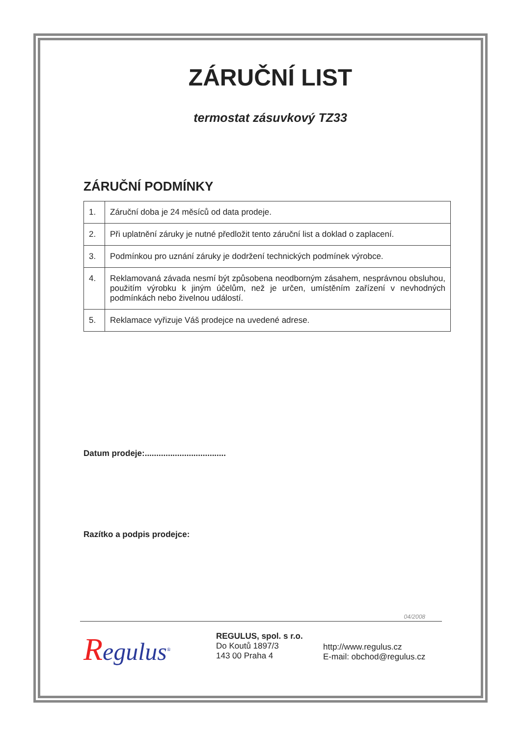ZÁRUČNÍ LIST
termostat zásuvkový TZ33
ZÁRUČNÍ PODMÍNKY
| 1. | Záruční doba je 24 měsíců od data prodeje. |
| 2. | Při uplatnění záruky je nutné předložit tento záruční list a doklad o zaplacení. |
| 3. | Podmínkou pro uznání záruky je dodržení technických podmínek výrobce. |
| 4. | Reklamovaná závada nesmí být způsobena neodborným zásahem, nesprávnou obsluhou, použitím výrobku k jiným účelům, než je určen, umístěním zařízení v nevhodných podmínkách nebo živelnou událostí. |
| 5. | Reklamace vyřizuje Váš prodejce na uvedené adrese. |
Datum prodeje:...................................
Razítko a podpis prodejce:
04/2008
Regulus<sup>®</sup>
REGULUS, spol. s r.o.
Do Koutů 1897/3
143 00 Praha 4
http://www.regulus.cz
E-mail: obchod@regulus.cz